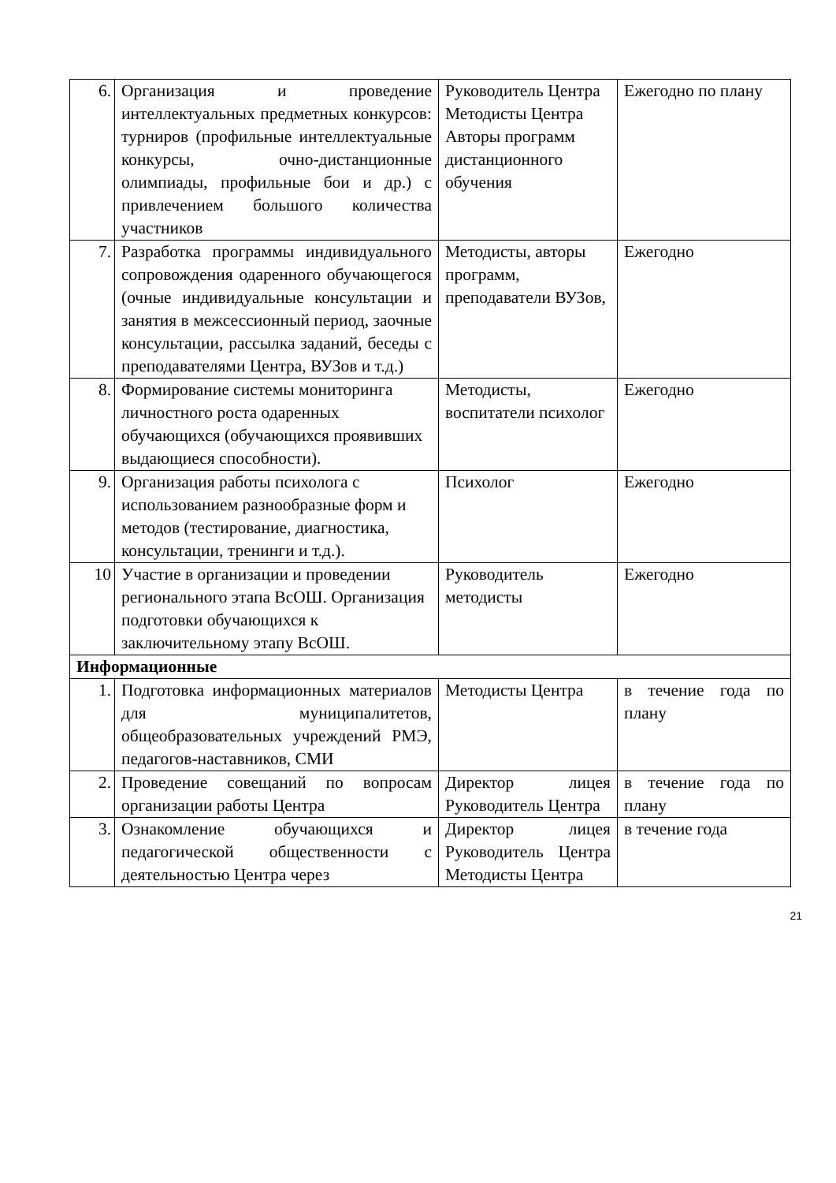| 6. | Организация и проведение интеллектуальных предметных конкурсов: турниров (профильные интеллектуальные конкурсы, очно-дистанционные олимпиады, профильные бои и др.) с привлечением большого количества участников | Руководитель Центра Методисты Центра Авторы программ дистанционного обучения | Ежегодно по плану |
| 7. | Разработка программы индивидуального сопровождения одаренного обучающегося (очные индивидуальные консультации и занятия в межсессионный период, заочные консультации, рассылка заданий, беседы с преподавателями Центра, ВУЗов и т.д.) | Методисты, авторы программ, преподаватели ВУЗов, | Ежегодно |
| 8. | Формирование системы мониторинга личностного роста одаренных обучающихся (обучающихся проявивших выдающиеся способности). | Методисты, воспитатели психолог | Ежегодно |
| 9. | Организация работы психолога с использованием разнообразные форм и методов (тестирование, диагностика, консультации, тренинги и т.д.). | Психолог | Ежегодно |
| 10 | Участие в организации и проведении регионального этапа ВсОШ. Организация подготовки обучающихся к заключительному этапу ВсОШ. | Руководитель методисты | Ежегодно |
| Информационные | | | |
| 1. | Подготовка информационных материалов для муниципалитетов, общеобразовательных учреждений РМЭ, педагогов-наставников, СМИ | Методисты Центра | в течение года по плану |
| 2. | Проведение совещаний по вопросам организации работы Центра | Директор лицея Руководитель Центра | в течение года по плану |
| 3. | Ознакомление обучающихся и педагогической общественности с деятельностью Центра через | Директор лицея Руководитель Центра Методисты Центра | в течение года |
21